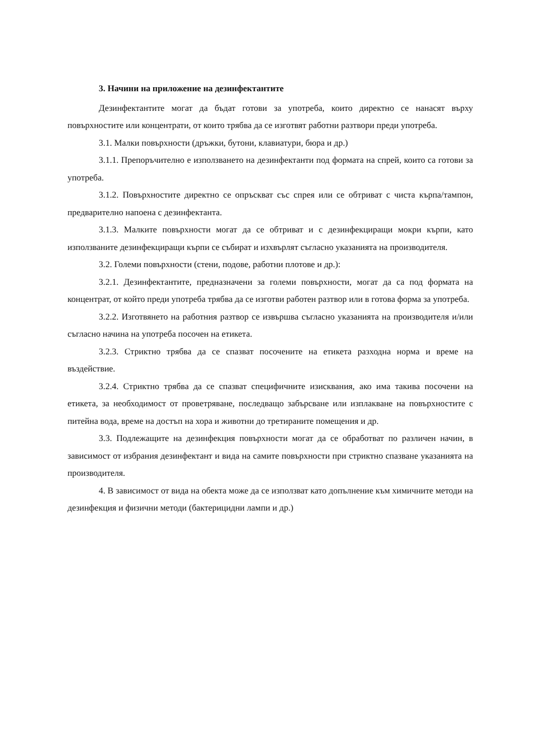3. Начини на приложение на дезинфектантите
Дезинфектантите могат да бъдат готови за употреба, които директно се нанасят върху повърхностите или концентрати, от които трябва да се изготвят работни разтвори преди употреба.
3.1. Малки повърхности (дръжки, бутони, клавиатури, бюра и др.)
3.1.1. Препоръчително е използването на дезинфектанти под формата на спрей, които са готови за употреба.
3.1.2. Повърхностите директно се опръскват със спрея или се обтриват с чиста кърпа/тампон, предварително напоена с дезинфектанта.
3.1.3. Малките повърхности могат да се обтриват и с дезинфекциращи мокри кърпи, като използваните дезинфекциращи кърпи се събират и изхвърлят съгласно указанията на производителя.
3.2. Големи повърхности (стени, подове, работни плотове и др.):
3.2.1. Дезинфектантите, предназначени за големи повърхности, могат да са под формата на концентрат, от който преди употреба трябва да се изготви работен разтвор или в готова форма за употреба.
3.2.2. Изготвянето на работния разтвор се извършва съгласно указанията на производителя и/или съгласно начина на употреба посочен на етикета.
3.2.3. Стриктно трябва да се спазват посочените на етикета разходна норма и време на въздействие.
3.2.4. Стриктно трябва да се спазват специфичните изисквания, ако има такива посочени на етикета, за необходимост от проветряване, последващо забърсване или изплакване на повърхностите с питейна вода, време на достъп на хора и животни до третираните помещения и др.
3.3. Подлежащите на дезинфекция повърхности могат да се обработват по различен начин, в зависимост от избрания дезинфектант и вида на самите повърхности при стриктно спазване указанията на производителя.
4. В зависимост от вида на обекта може да се използват като допълнение към химичните методи на дезинфекция и физични методи (бактерицидни лампи и др.)